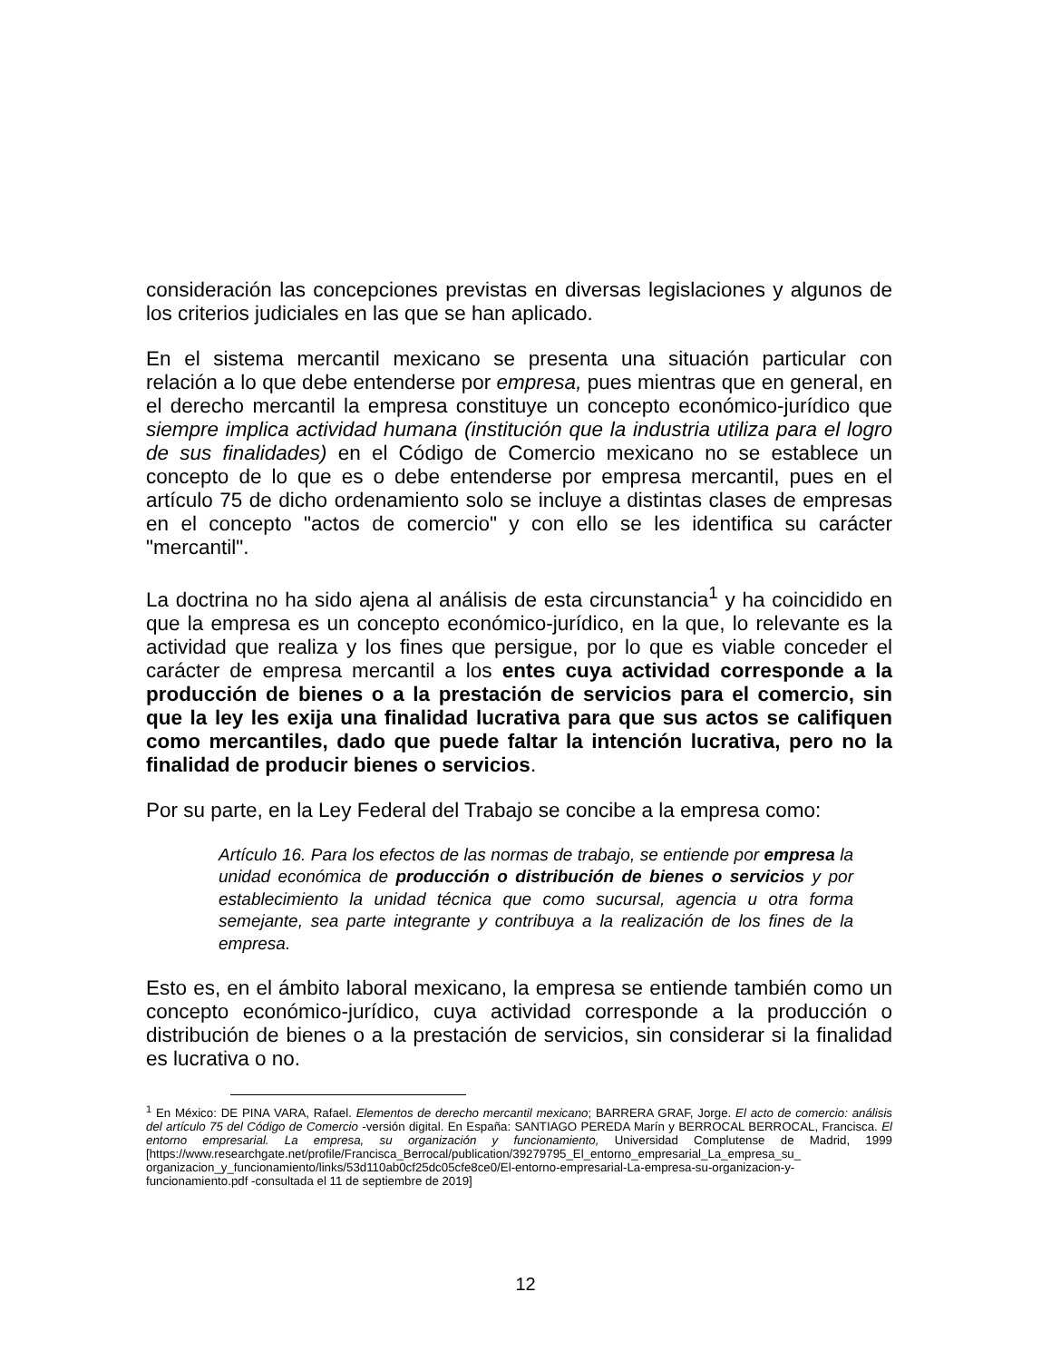consideración las concepciones previstas en diversas legislaciones y algunos de los criterios judiciales en las que se han aplicado.
En el sistema mercantil mexicano se presenta una situación particular con relación a lo que debe entenderse por empresa, pues mientras que en general, en el derecho mercantil la empresa constituye un concepto económico-jurídico que siempre implica actividad humana (institución que la industria utiliza para el logro de sus finalidades) en el Código de Comercio mexicano no se establece un concepto de lo que es o debe entenderse por empresa mercantil, pues en el artículo 75 de dicho ordenamiento solo se incluye a distintas clases de empresas en el concepto "actos de comercio" y con ello se les identifica su carácter "mercantil".
La doctrina no ha sido ajena al análisis de esta circunstancia<sup>1</sup> y ha coincidido en que la empresa es un concepto económico-jurídico, en la que, lo relevante es la actividad que realiza y los fines que persigue, por lo que es viable conceder el carácter de empresa mercantil a los entes cuya actividad corresponde a la producción de bienes o a la prestación de servicios para el comercio, sin que la ley les exija una finalidad lucrativa para que sus actos se califiquen como mercantiles, dado que puede faltar la intención lucrativa, pero no la finalidad de producir bienes o servicios.
Por su parte, en la Ley Federal del Trabajo se concibe a la empresa como:
Artículo 16. Para los efectos de las normas de trabajo, se entiende por empresa la unidad económica de producción o distribución de bienes o servicios y por establecimiento la unidad técnica que como sucursal, agencia u otra forma semejante, sea parte integrante y contribuya a la realización de los fines de la empresa.
Esto es, en el ámbito laboral mexicano, la empresa se entiende también como un concepto económico-jurídico, cuya actividad corresponde a la producción o distribución de bienes o a la prestación de servicios, sin considerar si la finalidad es lucrativa o no.
<sup>1</sup> En México: DE PINA VARA, Rafael. Elementos de derecho mercantil mexicano; BARRERA GRAF, Jorge. El acto de comercio: análisis del artículo 75 del Código de Comercio -versión digital. En España: SANTIAGO PEREDA Marín y BERROCAL BERROCAL, Francisca. El entorno empresarial. La empresa, su organización y funcionamiento, Universidad Complutense de Madrid, 1999 [https://www.researchgate.net/profile/Francisca_Berrocal/publication/39279795_El_entorno_empresarial_La_empresa_su_ organizacion_y_funcionamiento/links/53d110ab0cf25dc05cfe8ce0/El-entorno-empresarial-La-empresa-su-organizacion-y-funcionamiento.pdf -consultada el 11 de septiembre de 2019]
12